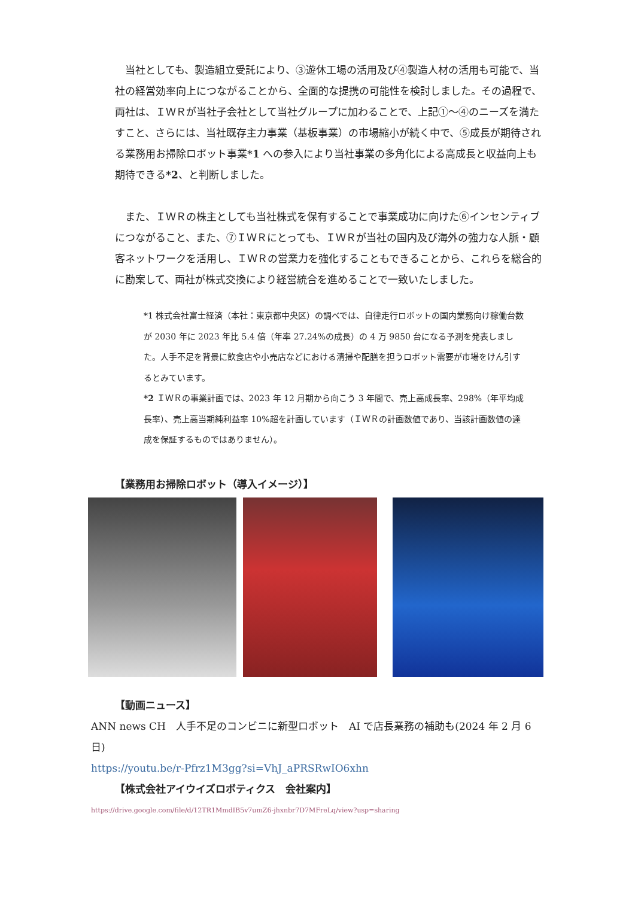当社としても、製造組立受託により、③遊休工場の活用及び④製造人材の活用も可能で、当社の経営効率向上につながることから、全面的な提携の可能性を検討しました。その過程で、両社は、ＩＷＲが当社子会社として当社グループに加わることで、上記①～④のニーズを満たすこと、さらには、当社既存主力事業（基板事業）の市場縮小が続く中で、⑤成長が期待される業務用お掃除ロボット事業*1 への参入により当社事業の多角化による高成長と収益向上も期待できる*2、と判断しました。
　また、ＩＷＲの株主としても当社株式を保有することで事業成功に向けた⑥インセンティブにつながること、また、⑦ＩＷＲにとっても、ＩＷＲが当社の国内及び海外の強力な人脈・顧客ネットワークを活用し、ＩＷＲの営業力を強化することもできることから、これらを総合的に勘案して、両社が株式交換により経営統合を進めることで一致いたしました。
*1 株式会社富士経済（本社：東京都中央区）の調べでは、自律走行ロボットの国内業務向け稼働台数が 2030 年に 2023 年比 5.4 倍（年率 27.24%の成長）の 4 万 9850 台になる予測を発表しました。人手不足を背景に飲食店や小売店などにおける清掃や配膳を担うロボット需要が市場をけん引するとみています。
*2 ＩＷＲの事業計画では、2023 年 12 月期から向こう 3 年間で、売上高成長率、298%（年平均成長率）、売上高当期純利益率 10%超を計画しています（ＩＷＲの計画数値であり、当該計画数値の達成を保証するものではありません）。
【業務用お掃除ロボット（導入イメージ）】
【動画ニュース】
ANN news CH　人手不足のコンビニに新型ロボット　AI で店長業務の補助も(2024 年 2 月 6 日)
https://youtu.be/r-Pfrz1M3gg?si=VhJ_aPRSRwIO6xhn
【株式会社アイウイズロボティクス　会社案内】
https://drive.google.com/file/d/12TR1MmdIB5v7umZ6-jhxnbr7D7MFreLq/view?usp=sharing